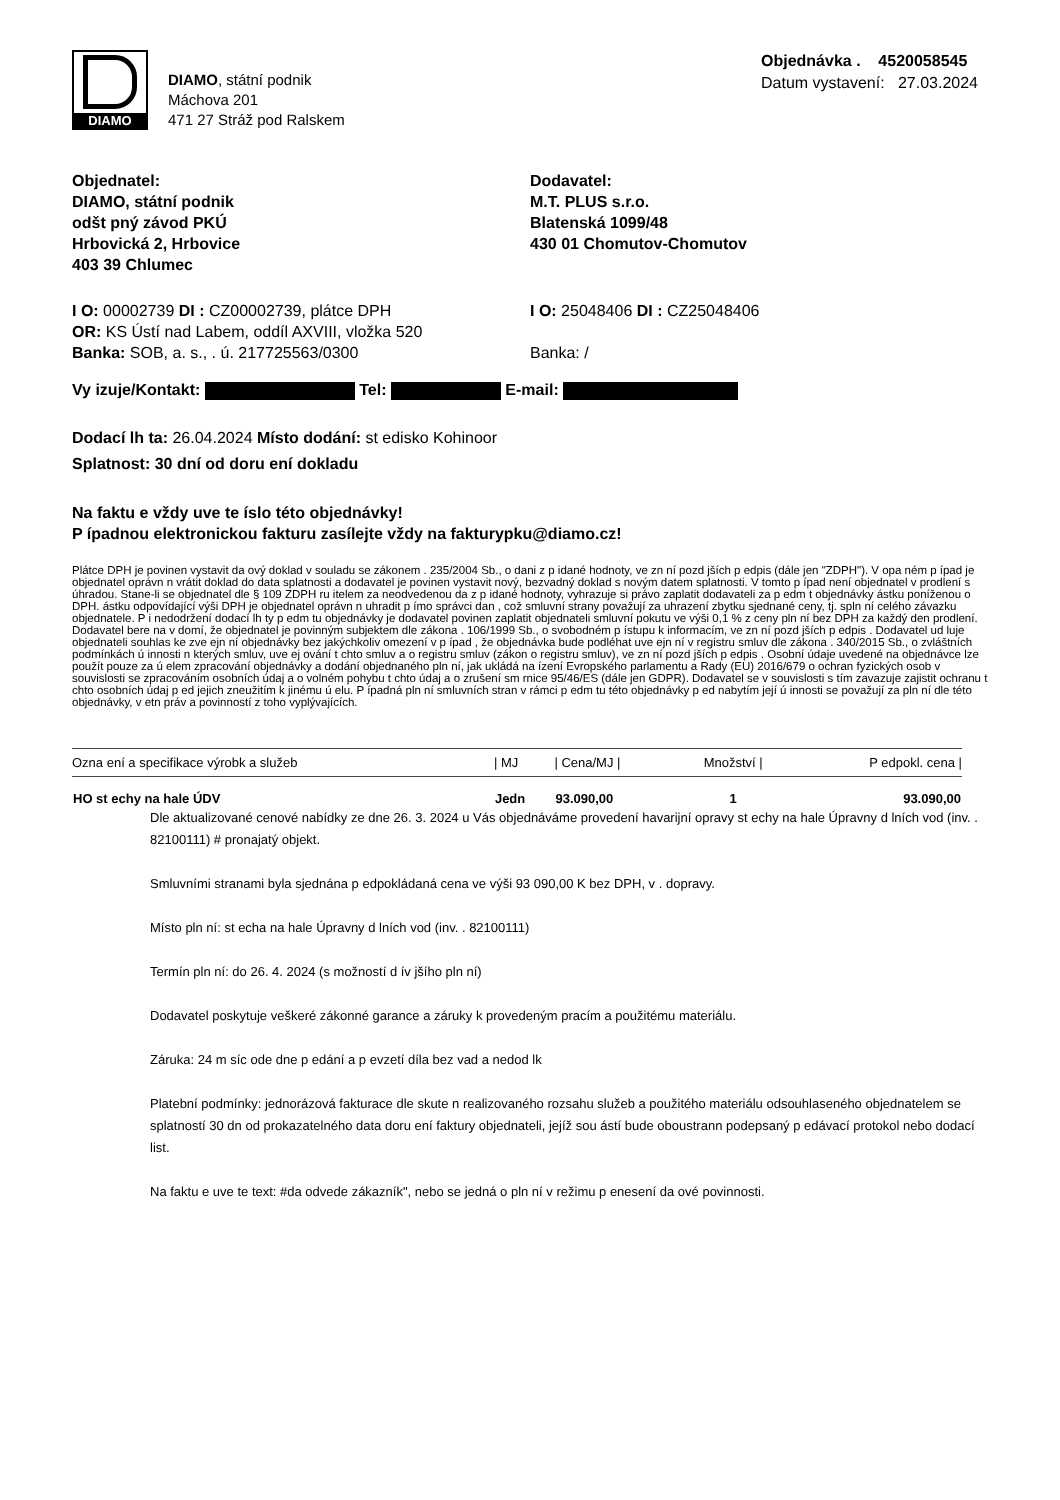DIAMO
DIAMO, státní podnik
Máchova 201
471 27 Stráž pod Ralskem
Objednávka . 4520058545
Datum vystavení: 27.03.2024
Objednatel:
DIAMO, státní podnik
odšt pný závod PKÚ
Hrbovická 2, Hrbovice
403 39 Chlumec
Dodavatel:
M.T. PLUS s.r.o.
Blatenská 1099/48
430 01 Chomutov-Chomutov
I O: 00002739 DI : CZ00002739, plátce DPH
OR: KS Ústí nad Labem, oddíl AXVIII, vložka 520
Banka: SOB, a. s., . ú. 217725563/0300
I O: 25048406 DI : CZ25048406
Banka: /
Vy izuje/Kontakt: Tel: E-mail:
Dodací lh ta: 26.04.2024 Místo dodání: st edisko Kohinoor
Splatnost: 30 dní od doru ení dokladu
Na faktu e vždy uve te íslo této objednávky!
P ípadnou elektronickou fakturu zasílejte vždy na fakturypku@diamo.cz!
Plátce DPH je povinen vystavit da ový doklad v souladu se zákonem . 235/2004 Sb., o dani z p idané hodnoty, ve zn ní pozd jších p edpis (dále jen "ZDPH"). V opa ném p ípad je objednatel oprávn n vrátit doklad do data splatnosti a dodavatel je povinen vystavit nový, bezvadný doklad s novým datem splatnosti. V tomto p ípad není objednatel v prodlení s úhradou. Stane-li se objednatel dle § 109 ZDPH ru itelem za neodvedenou da z p idané hodnoty, vyhrazuje si právo zaplatit dodavateli za p edm t objednávky ástku poníženou o DPH. ástku odpovídající výši DPH je objednatel oprávn n uhradit p ímo správci dan , což smluvní strany považují za uhrazení zbytku sjednané ceny, tj. spln ní celého závazku objednatele. P i nedodržení dodací lh ty p edm tu objednávky je dodavatel povinen zaplatit objednateli smluvní pokutu ve výši 0,1 % z ceny pln ní bez DPH za každý den prodlení. Dodavatel bere na v domí, že objednatel je povinným subjektem dle zákona . 106/1999 Sb., o svobodném p ístupu k informacím, ve zn ní pozd jších p edpis . Dodavatel ud luje objednateli souhlas ke zve ejn ní objednávky bez jakýchkoliv omezení v p ípad , že objednávka bude podléhat uve ejn ní v registru smluv dle zákona . 340/2015 Sb., o zvláštních podmínkách ú innosti n kterých smluv, uve ej ování t chto smluv a o registru smluv (zákon o registru smluv), ve zn ní pozd jších p edpis . Osobní údaje uvedené na objednávce lze použít pouze za ú elem zpracování objednávky a dodání objednaného pln ní, jak ukládá na ízení Evropského parlamentu a Rady (EU) 2016/679 o ochran fyzických osob v souvislosti se zpracováním osobních údaj a o volném pohybu t chto údaj a o zrušení sm rnice 95/46/ES (dále jen GDPR). Dodavatel se v souvislosti s tím zavazuje zajistit ochranu t chto osobních údaj p ed jejich zneužitím k jinému ú elu. P ípadná pln ní smluvních stran v rámci p edm tu této objednávky p ed nabytím její ú innosti se považují za pln ní dle této objednávky, v etn práv a povinností z toho vyplývajících.
| Ozna ení a specifikace výrobk a služeb | / MJ | / Cena/MJ / | Množství / | P edpokl. cena / |
| --- | --- | --- | --- | --- |
| HO st echy na hale ÚDV | Jedn | 93.090,00 | 1 | 93.090,00 |
Dle aktualizované cenové nabídky ze dne 26. 3. 2024 u Vás objednáváme provedení havarijní opravy st echy na hale Úpravny d lních vod (inv. . 82100111) # pronajatý objekt.
Smluvními stranami byla sjednána p edpokládaná cena ve výši 93 090,00 K bez DPH, v . dopravy.
Místo pln ní: st echa na hale Úpravny d lních vod (inv. . 82100111)
Termín pln ní: do 26. 4. 2024 (s možností d ív jšího pln ní)
Dodavatel poskytuje veškeré zákonné garance a záruky k provedeným pracím a použitému materiálu.
Záruka: 24 m síc ode dne p edání a p evzetí díla bez vad a nedod lk
Platební podmínky: jednorázová fakturace dle skute n realizovaného rozsahu služeb a použitého materiálu odsouhlaseného objednatelem se splatností 30 dn od prokazatelného data doru ení faktury objednateli, jejíž sou ástí bude oboustrann podepsaný p edávací protokol nebo dodací list.
Na faktu e uve te text: #da odvede zákazník", nebo se jedná o pln ní v režimu p enesení da ové povinnosti.